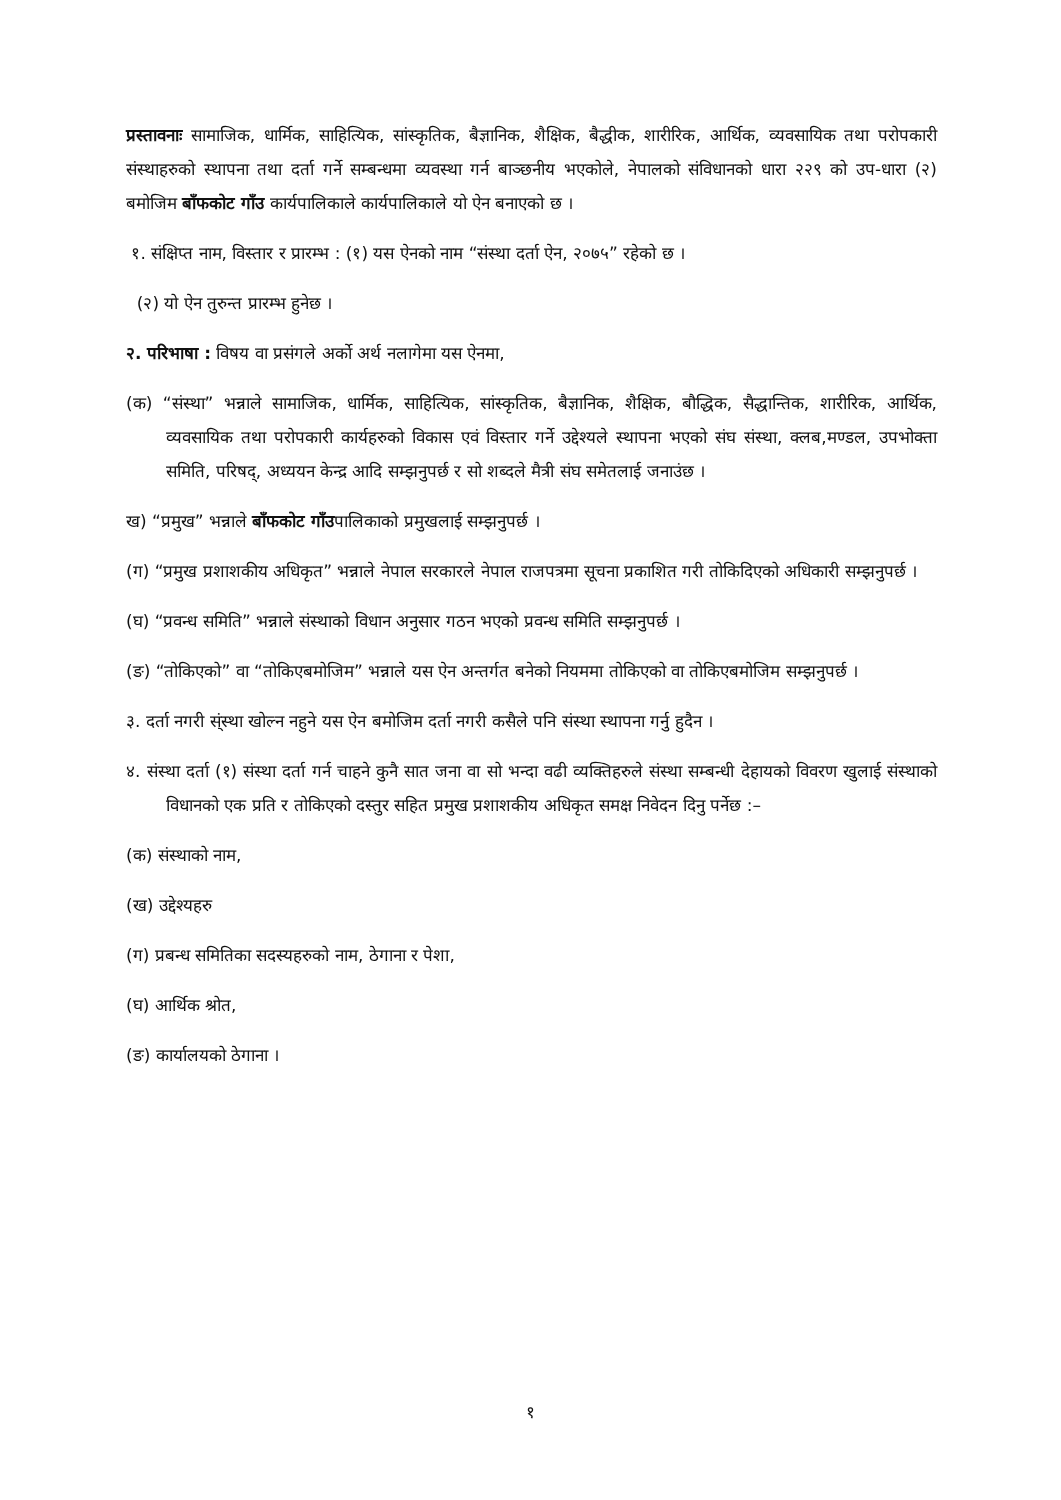प्रस्तावनाः सामाजिक, धार्मिक, साहित्यिक, सांस्कृतिक, बैज्ञानिक, शैक्षिक, बैद्धीक, शारीरिक, आर्थिक, व्यवसायिक तथा परोपकारी संस्थाहरुको स्थापना तथा दर्ता गर्ने सम्बन्धमा व्यवस्था गर्न बाञ्छनीय भएकोले, नेपालको संविधानको धारा २२९ को उप-धारा (२) बमोजिम बाँफकोट गाँउ कार्यपालिकाले कार्यपालिकाले यो ऐन बनाएको छ ।
१. संक्षिप्त नाम, विस्तार र प्रारम्भ : (१) यस ऐनको नाम “संस्था दर्ता ऐन, २०७५” रहेको छ ।
(२) यो ऐन तुरुन्त प्रारम्भ हुनेछ ।
२. परिभाषा : विषय वा प्रसंगले अर्को अर्थ नलागेमा यस ऐनमा,
(क) “संस्था” भन्नाले सामाजिक, धार्मिक, साहित्यिक, सांस्कृतिक, बैज्ञानिक, शैक्षिक, बौद्धिक, सैद्धान्तिक, शारीरिक, आर्थिक, व्यवसायिक तथा परोपकारी कार्यहरुको विकास एवं विस्तार गर्ने उद्देश्यले स्थापना भएको संघ संस्था, क्लब,मण्डल, उपभोक्ता समिति, परिषद्, अध्ययन केन्द्र आदि सम्झनुपर्छ र सो शब्दले मैत्री संघ समेतलाई जनाउंछ ।
ख) “प्रमुख” भन्नाले बाँफकोट गाँउपालिकाको प्रमुखलाई सम्झनुपर्छ ।
(ग) “प्रमुख प्रशाशकीय अधिकृत” भन्नाले नेपाल सरकारले नेपाल राजपत्रमा सूचना प्रकाशित गरी तोकिदिएको अधिकारी सम्झनुपर्छ ।
(घ) “प्रवन्ध समिति” भन्नाले संस्थाको विधान अनुसार गठन भएको प्रवन्ध समिति सम्झनुपर्छ ।
(ङ) “तोकिएको” वा “तोकिएबमोजिम” भन्नाले यस ऐन अन्तर्गत बनेको नियममा तोकिएको वा तोकिएबमोजिम सम्झनुपर्छ ।
३. दर्ता नगरी स्ंस्था खोल्न नहुने यस ऐन बमोजिम दर्ता नगरी कसैले पनि संस्था स्थापना गर्नु हुदैन ।
४. संस्था दर्ता (१) संस्था दर्ता गर्न चाहने कुनै सात जना वा सो भन्दा वढी व्यक्तिहरुले संस्था सम्बन्धी देहायको विवरण खुलाई संस्थाको विधानको एक प्रति र तोकिएको दस्तुर सहित प्रमुख प्रशाशकीय अधिकृत समक्ष निवेदन दिनु पर्नेछ :–
(क) संस्थाको नाम,
(ख) उद्देश्यहरु
(ग) प्रबन्ध समितिका सदस्यहरुको नाम, ठेगाना र पेशा,
(घ) आर्थिक श्रोत,
(ङ) कार्यालयको ठेगाना ।
१